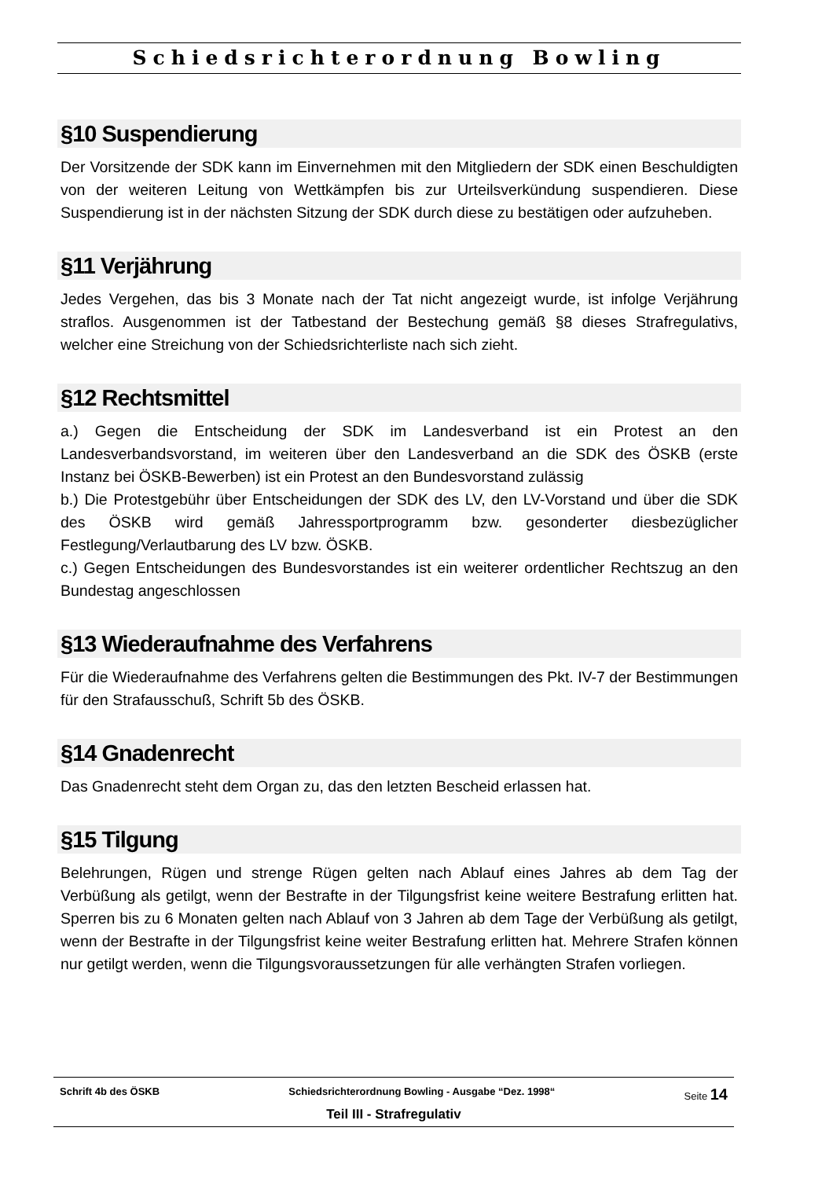Schiedsrichterordnung Bowling
§10 Suspendierung
Der Vorsitzende der SDK kann im Einvernehmen mit den Mitgliedern der SDK einen Beschuldigten von der weiteren Leitung von Wettkämpfen bis zur Urteilsverkündung suspendieren. Diese Suspendierung ist in der nächsten Sitzung der SDK durch diese zu bestätigen oder aufzuheben.
§11 Verjährung
Jedes Vergehen, das bis 3 Monate nach der Tat nicht angezeigt wurde, ist infolge Verjährung straflos. Ausgenommen ist der Tatbestand der Bestechung gemäß §8 dieses Strafregulativs, welcher eine Streichung von der Schiedsrichterliste nach sich zieht.
§12 Rechtsmittel
a.) Gegen die Entscheidung der SDK im Landesverband ist ein Protest an den Landesverbandsvorstand, im weiteren über den Landesverband an die SDK des ÖSKB (erste Instanz bei ÖSKB-Bewerben) ist ein Protest an den Bundesvorstand zulässig
b.) Die Protestgebühr über Entscheidungen der SDK des LV, den LV-Vorstand und über die SDK des ÖSKB wird gemäß Jahressportprogramm bzw. gesonderter diesbezüglicher Festlegung/Verlautbarung des LV bzw. ÖSKB.
c.) Gegen Entscheidungen des Bundesvorstandes ist ein weiterer ordentlicher Rechtszug an den Bundestag angeschlossen
§13 Wiederaufnahme des Verfahrens
Für die Wiederaufnahme des Verfahrens gelten die Bestimmungen des Pkt. IV-7 der Bestimmungen für den Strafausschuß, Schrift 5b des ÖSKB.
§14 Gnadenrecht
Das Gnadenrecht steht dem Organ zu, das den letzten Bescheid erlassen hat.
§15 Tilgung
Belehrungen, Rügen und strenge Rügen gelten nach Ablauf eines Jahres ab dem Tag der Verbüßung als getilgt, wenn der Bestrafte in der Tilgungsfrist keine weitere Bestrafung erlitten hat. Sperren bis zu 6 Monaten gelten nach Ablauf von 3 Jahren ab dem Tage der Verbüßung als getilgt, wenn der Bestrafte in der Tilgungsfrist keine weiter Bestrafung erlitten hat. Mehrere Strafen können nur getilgt werden, wenn die Tilgungsvoraussetzungen für alle verhängten Strafen vorliegen.
Schrift 4b des ÖSKB Schiedsrichterordnung Bowling - Ausgabe “Dez. 1998“Seite 14
Teil III - Strafregulativ